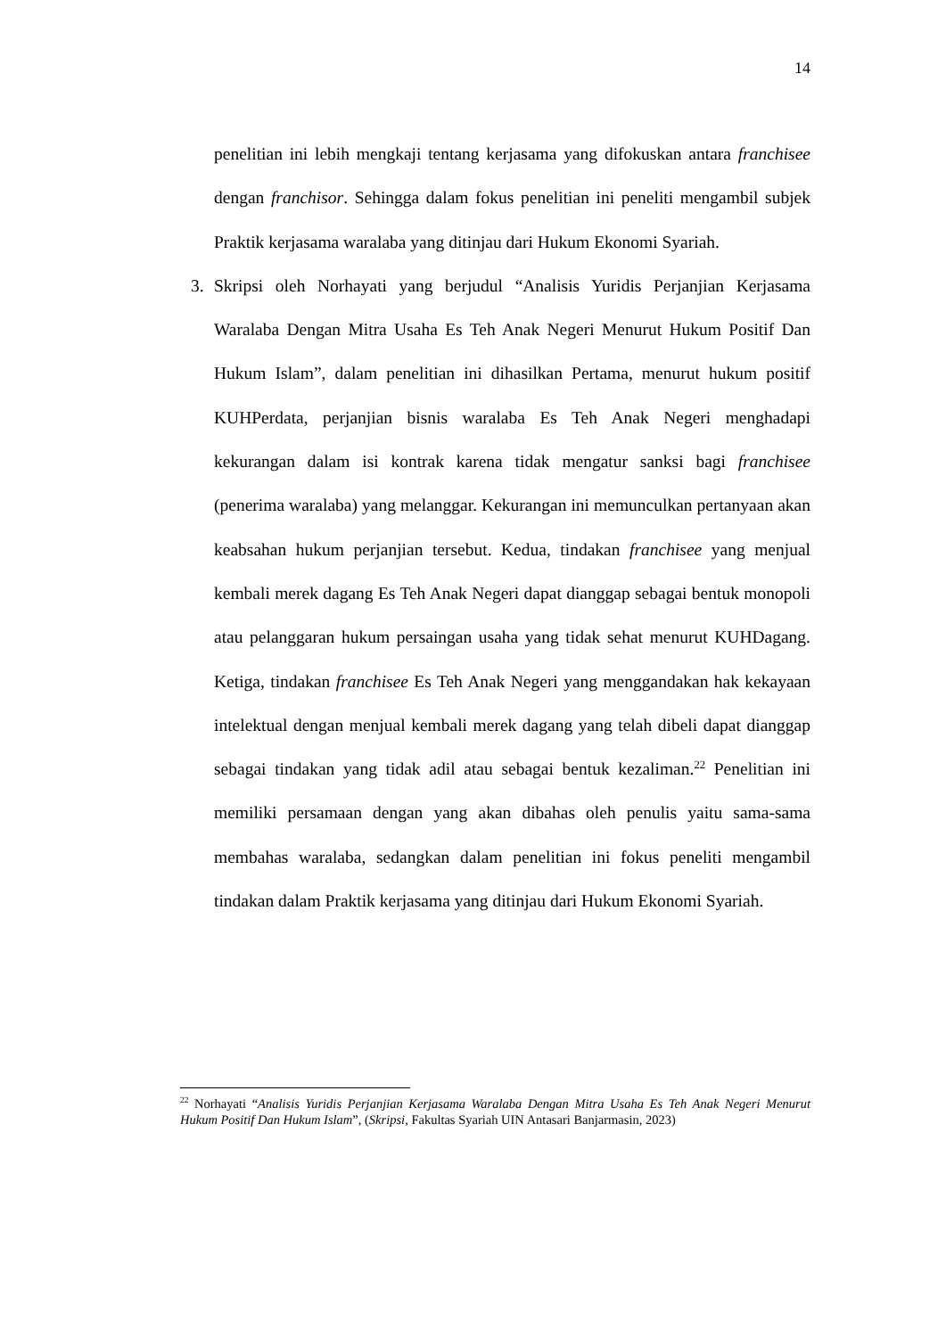14
penelitian ini lebih mengkaji tentang kerjasama yang difokuskan antara franchisee dengan franchisor. Sehingga dalam fokus penelitian ini peneliti mengambil subjek Praktik kerjasama waralaba yang ditinjau dari Hukum Ekonomi Syariah.
3. Skripsi oleh Norhayati yang berjudul “Analisis Yuridis Perjanjian Kerjasama Waralaba Dengan Mitra Usaha Es Teh Anak Negeri Menurut Hukum Positif Dan Hukum Islam”, dalam penelitian ini dihasilkan Pertama, menurut hukum positif KUHPerdata, perjanjian bisnis waralaba Es Teh Anak Negeri menghadapi kekurangan dalam isi kontrak karena tidak mengatur sanksi bagi franchisee (penerima waralaba) yang melanggar. Kekurangan ini memunculkan pertanyaan akan keabsahan hukum perjanjian tersebut. Kedua, tindakan franchisee yang menjual kembali merek dagang Es Teh Anak Negeri dapat dianggap sebagai bentuk monopoli atau pelanggaran hukum persaingan usaha yang tidak sehat menurut KUHDagang. Ketiga, tindakan franchisee Es Teh Anak Negeri yang menggandakan hak kekayaan intelektual dengan menjual kembali merek dagang yang telah dibeli dapat dianggap sebagai tindakan yang tidak adil atau sebagai bentuk kezaliman.<sup>22</sup> Penelitian ini memiliki persamaan dengan yang akan dibahas oleh penulis yaitu sama-sama membahas waralaba, sedangkan dalam penelitian ini fokus peneliti mengambil tindakan dalam Praktik kerjasama yang ditinjau dari Hukum Ekonomi Syariah.
<sup>22</sup> Norhayati “Analisis Yuridis Perjanjian Kerjasama Waralaba Dengan Mitra Usaha Es Teh Anak Negeri Menurut Hukum Positif Dan Hukum Islam”, (Skripsi, Fakultas Syariah UIN Antasari Banjarmasin, 2023)